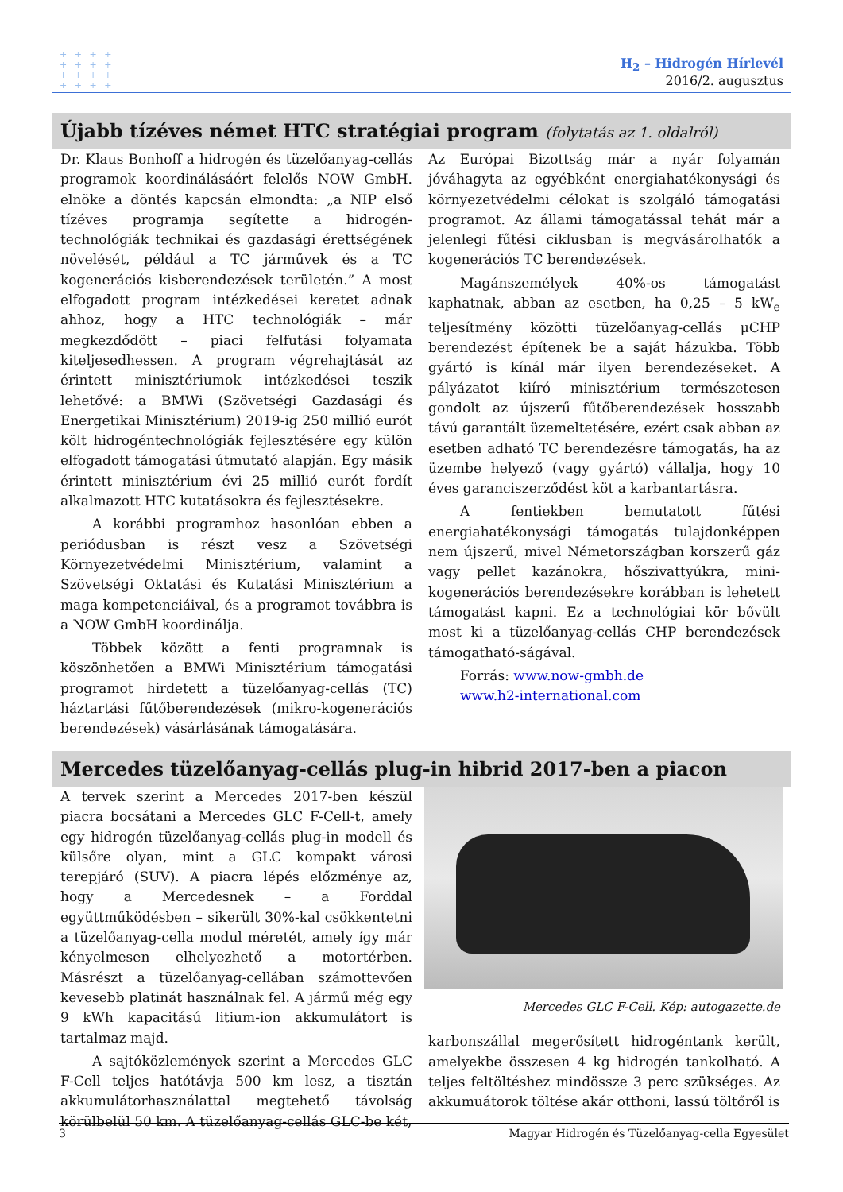+ + + +
+ + + +
+ + + +
+ + + +
H<sub>2</sub> – Hidrogén Hírlevél
2016/2. augusztus
Újabb tízéves német HTC stratégiai program (folytatás az 1. oldalról)
Dr. Klaus Bonhoff a hidrogén és tüzelőanyag-cellás programok koordinálásáért felelős NOW GmbH. elnöke a döntés kapcsán elmondta: „a NIP első tízéves programja segítette a hidrogén-technológiák technikai és gazdasági érettségének növelését, például a TC járművek és a TC kogenerációs kisberendezések területén.” A most elfogadott program intézkedései keretet adnak ahhoz, hogy a HTC technológiák – már megkezdődött – piaci felfutási folyamata kiteljesedhessen. A program végrehajtását az érintett minisztériumok intézkedései teszik lehetővé: a BMWi (Szövetségi Gazdasági és Energetikai Minisztérium) 2019-ig 250 millió eurót költ hidrogéntechnológiák fejlesztésére egy külön elfogadott támogatási útmutató alapján. Egy másik érintett minisztérium évi 25 millió eurót fordít alkalmazott HTC kutatásokra és fejlesztésekre.
A korábbi programhoz hasonlóan ebben a periódusban is részt vesz a Szövetségi Környezetvédelmi Minisztérium, valamint a Szövetségi Oktatási és Kutatási Minisztérium a maga kompetenciáival, és a programot továbbra is a NOW GmbH koordinálja.
Többek között a fenti programnak is köszönhetően a BMWi Minisztérium támogatási programot hirdetett a tüzelőanyag-cellás (TC) háztartási fűtőberendezések (mikro-kogenerációs berendezések) vásárlásának támogatására.
Az Európai Bizottság már a nyár folyamán jóváhagyta az egyébként energiahatékonysági és környezetvédelmi célokat is szolgáló támogatási programot. Az állami támogatással tehát már a jelenlegi fűtési ciklusban is megvásárolhatók a kogenerációs TC berendezések.
Magánszemélyek 40%-os támogatást kaphatnak, abban az esetben, ha 0,25 – 5 kW<sub>e</sub> teljesítmény közötti tüzelőanyag-cellás μCHP berendezést építenek be a saját házukba. Több gyártó is kínál már ilyen berendezéseket. A pályázatot kiíró minisztérium természetesen gondolt az újszerű fűtőberendezések hosszabb távú garantált üzemeltetésére, ezért csak abban az esetben adható TC berendezésre támogatás, ha az üzembe helyező (vagy gyártó) vállalja, hogy 10 éves garanciszerződést köt a karbantartásra.
A fentiekben bemutatott fűtési energiahatékonysági támogatás tulajdonképpen nem újszerű, mivel Németországban korszerű gáz vagy pellet kazánokra, hőszivattyúkra, mini-kogenerációs berendezésekre korábban is lehetett támogatást kapni. Ez a technológiai kör bővült most ki a tüzelőanyag-cellás CHP berendezések támogatható-ságával.
Forrás: www.now-gmbh.de
www.h2-international.com
Mercedes tüzelőanyag-cellás plug-in hibrid 2017-ben a piacon
A tervek szerint a Mercedes 2017-ben készül piacra bocsátani a Mercedes GLC F-Cell-t, amely egy hidrogén tüzelőanyag-cellás plug-in modell és külsőre olyan, mint a GLC kompakt városi terepjáró (SUV). A piacra lépés előzménye az, hogy a Mercedesnek – a Forddal együttműködésben – sikerült 30%-kal csökkentetni a tüzelőanyag-cella modul méretét, amely így már kényelmesen elhelyezhető a motortérben. Másrészt a tüzelőanyag-cellában számottevően kevesebb platinát használnak fel. A jármű még egy 9 kWh kapacitású litium-ion akkumulátort is tartalmaz majd.
A sajtóközlemények szerint a Mercedes GLC F-Cell teljes hatótávja 500 km lesz, a tisztán akkumulátorhasználattal megtehető távolság körülbelül 50 km. A tüzelőanyag-cellás GLC-be két,
Mercedes GLC F-Cell. Kép: autogazette.de
karbonszállal megerősített hidrogéntank került, amelyekbe összesen 4 kg hidrogén tankolható. A teljes feltöltéshez mindössze 3 perc szükséges. Az akkumuátorok töltése akár otthoni, lassú töltőről is
3 Magyar Hidrogén és Tüzelőanyag-cella Egyesület